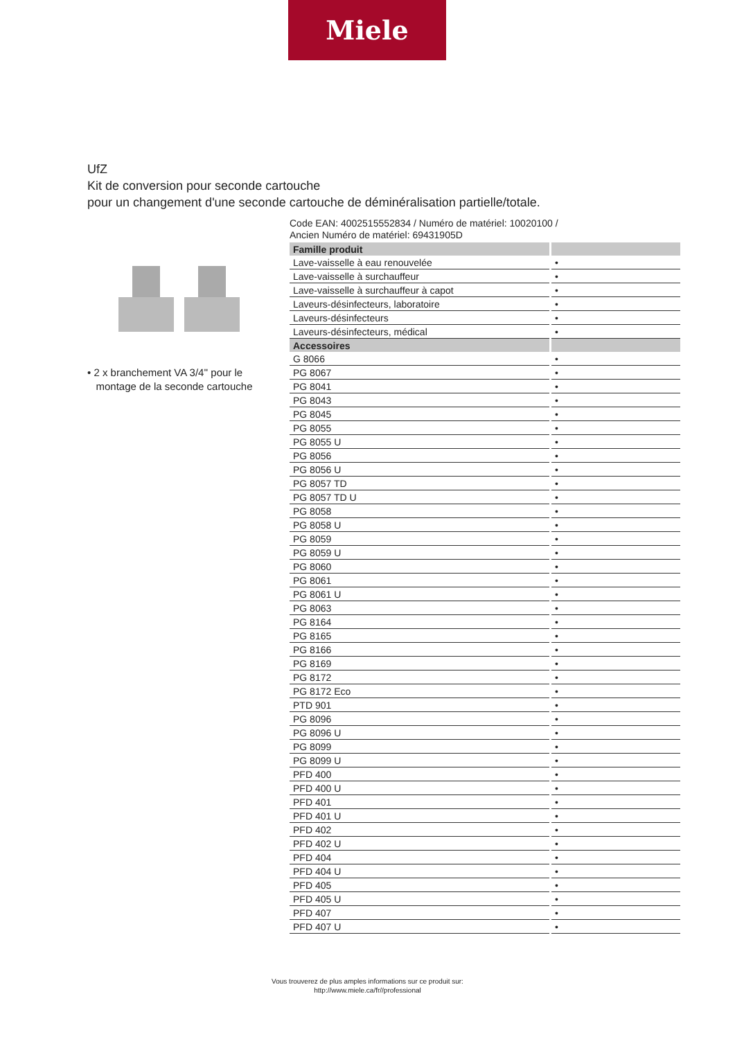Miele
UfZ
Kit de conversion pour seconde cartouche
pour un changement d'une seconde cartouche de déminéralisation partielle/totale.
• 2 x branchement VA 3/4'' pour le
montage de la seconde cartouche
Code EAN: 4002515552834 / Numéro de matériel: 10020100 /
Ancien Numéro de matériel: 69431905D
| Famille produit | |
| --- | --- |
| Lave-vaisselle à eau renouvelée | • |
| Lave-vaisselle à surchauffeur | • |
| Lave-vaisselle à surchauffeur à capot | • |
| Laveurs-désinfecteurs, laboratoire | • |
| Laveurs-désinfecteurs | • |
| Laveurs-désinfecteurs, médical | • |
| Accessoires | |
| G 8066 | • |
| PG 8067 | • |
| PG 8041 | • |
| PG 8043 | • |
| PG 8045 | • |
| PG 8055 | • |
| PG 8055 U | • |
| PG 8056 | • |
| PG 8056 U | • |
| PG 8057 TD | • |
| PG 8057 TD U | • |
| PG 8058 | • |
| PG 8058 U | • |
| PG 8059 | • |
| PG 8059 U | • |
| PG 8060 | • |
| PG 8061 | • |
| PG 8061 U | • |
| PG 8063 | • |
| PG 8164 | • |
| PG 8165 | • |
| PG 8166 | • |
| PG 8169 | • |
| PG 8172 | • |
| PG 8172 Eco | • |
| PTD 901 | • |
| PG 8096 | • |
| PG 8096 U | • |
| PG 8099 | • |
| PG 8099 U | • |
| PFD 400 | • |
| PFD 400 U | • |
| PFD 401 | • |
| PFD 401 U | • |
| PFD 402 | • |
| PFD 402 U | • |
| PFD 404 | • |
| PFD 404 U | • |
| PFD 405 | • |
| PFD 405 U | • |
| PFD 407 | • |
| PFD 407 U | • |
Vous trouverez de plus amples informations sur ce produit sur:
http://www.miele.ca/fr//professional